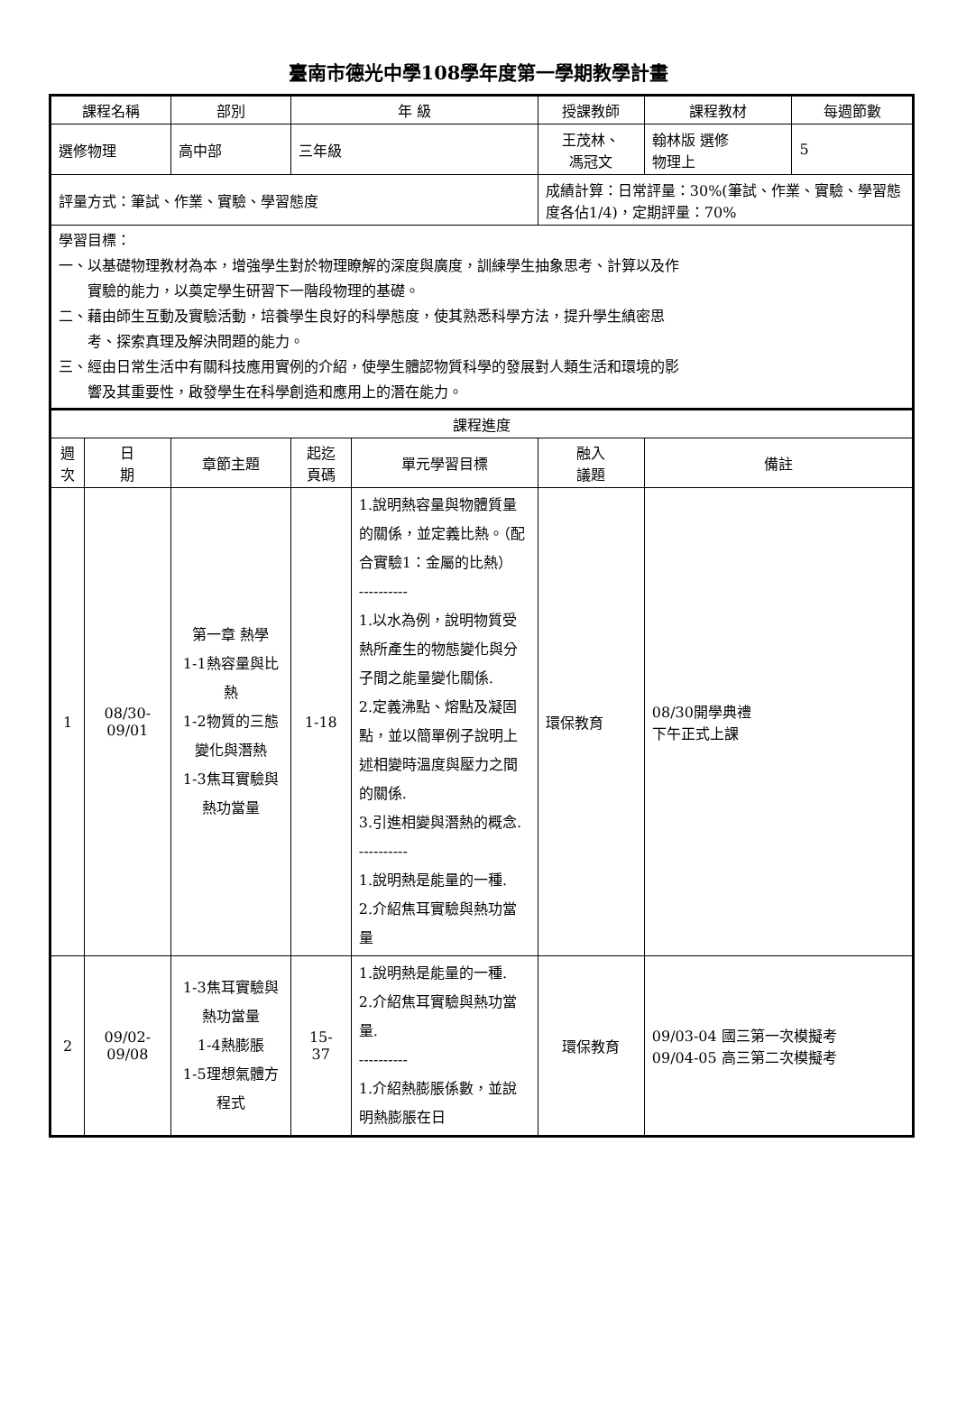臺南市德光中學108學年度第一學期教學計畫
| 課程名稱 | | | 部別 | 年 級 | | 授課教師 | 課程教材 | 每週節數 |
| --- | --- | --- | --- | --- | --- | --- | --- | --- |
| 選修物理 | | | 高中部 | 三年級 | | 王茂林、 馮冠文 | 翰林版 選修 物理上 | 5 |
| 評量方式：筆試、作業、實驗、學習態度 | | | | | | 成績計算：日常評量：30%(筆試、作業、實驗、學習態度各佔1/4)，定期評量：70% | | |
| 學習目標： 一、以基礎物理教材為本，增強學生對於物理瞭解的深度與廣度，訓練學生抽象思考、計算以及作 實驗的能力，以奠定學生研習下一階段物理的基礎。 二、藉由師生互動及實驗活動，培養學生良好的科學態度，使其熟悉科學方法，提升學生縝密思 考、探索真理及解決問題的能力。 三、經由日常生活中有關科技應用實例的介紹，使學生體認物質科學的發展對人類生活和環境的影 響及其重要性，啟發學生在科學創造和應用上的潛在能力。 | | | | | | | | |
| 課程進度 | | | | | | | | |
| 週 次 | 日 期 | 章節主題 | | 起迄 頁碼 | 單元學習目標 | 融入 議題 | 備註 | |
| 1 | 08/30-09/01 | 第一章 熱學 1-1熱容量與比熱 1-2物質的三態變化與潛熱 1-3焦耳實驗與熱功當量 | | 1-18 | 1.說明熱容量與物體質量的關係，並定義比熱。（配合實驗1：金屬的比熱） ---------- 1.以水為例，說明物質受熱所產生的物態變化與分子間之能量變化關係. 2.定義沸點、熔點及凝固點，並以簡單例子說明上述相變時溫度與壓力之間的關係. 3.引進相變與潛熱的概念. ---------- 1.說明熱是能量的一種. 2.介紹焦耳實驗與熱功當量 | 環保教育 | 08/30開學典禮 下午正式上課 | |
| 2 | 09/02-09/08 | 1-3焦耳實驗與熱功當量 1-4熱膨脹 1-5理想氣體方程式 | | 15- 37 | 1.說明熱是能量的一種. 2.介紹焦耳實驗與熱功當量. ---------- 1.介紹熱膨脹係數，並說明熱膨脹在日 | 環保教育 | 09/03-04 國三第一次模擬考 09/04-05 高三第二次模擬考 | |